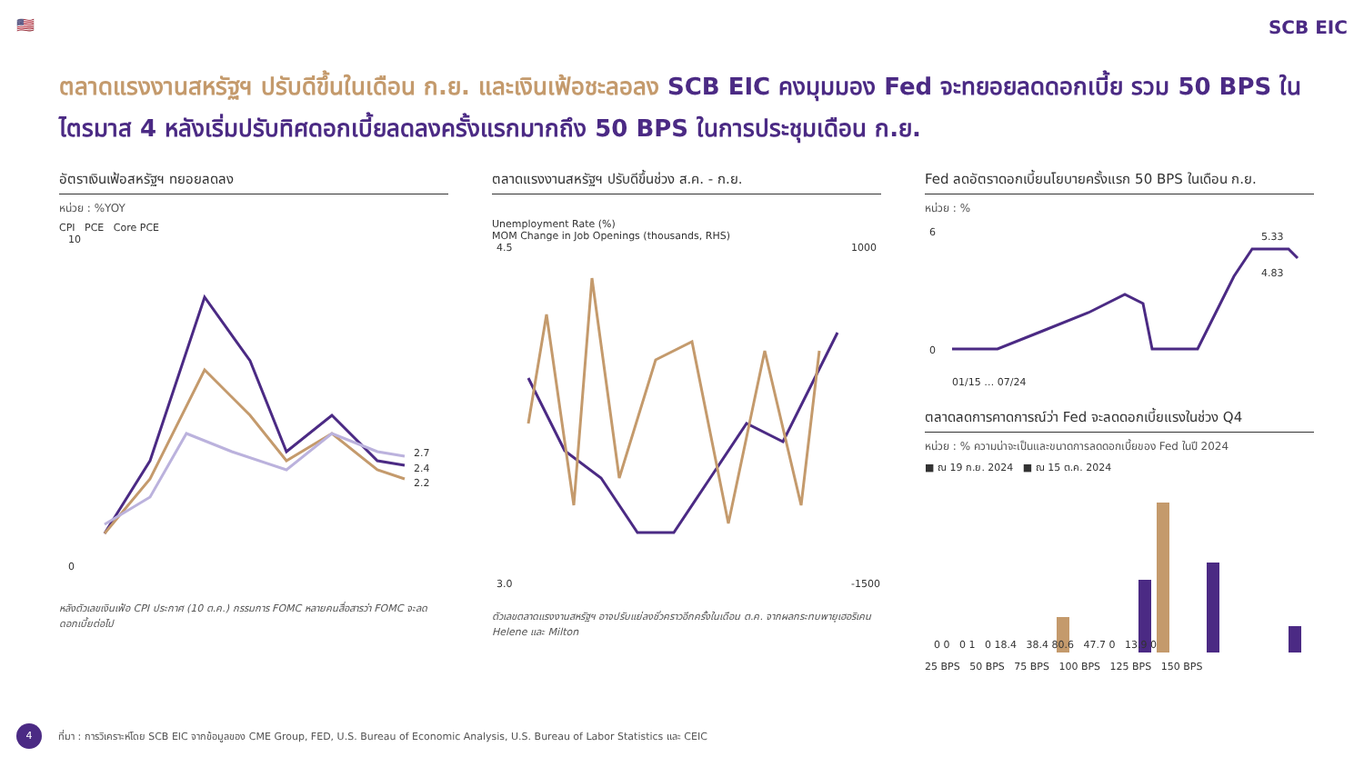🇺🇸
SCB EIC
ตลาดแรงงานสหรัฐฯ ปรับดีขึ้นในเดือน ก.ย. และเงินเฟ้อชะลอลง SCB EIC คงมุมมอง Fed จะทยอยลดดอกเบี้ย รวม 50 BPS ในไตรมาส 4 หลังเริ่มปรับทิศดอกเบี้ยลดลงครั้งแรกมากถึง 50 BPS ในการประชุมเดือน ก.ย.
อัตราเงินเฟ้อสหรัฐฯ ทยอยลดลง
หน่วย : %YOY
CPI PCE Core PCE
2.7
2.4
2.2
10
0
หลังตัวเลขเงินเฟ้อ CPI ประกาศ (10 ต.ค.) กรรมการ FOMC หลายคนสื่อสารว่า FOMC จะลดดอกเบี้ยต่อไป
ตลาดแรงงานสหรัฐฯ ปรับดีขึ้นช่วง ส.ค. - ก.ย.
Unemployment Rate (%)
MOM Change in Job Openings (thousands, RHS)
4.5
3.0
1000
-1500
ตัวเลขตลาดแรงงานสหรัฐฯ อาจปรับแย่ลงชั่วคราวอีกครั้งในเดือน ต.ค. จากผลกระทบพายุเฮอริเคน Helene และ Milton
Fed ลดอัตราดอกเบี้ยนโยบายครั้งแรก 50 BPS ในเดือน ก.ย.
หน่วย : %
5.33
4.83
6
0
01/15 … 07/24
ตลาดลดการคาดการณ์ว่า Fed จะลดดอกเบี้ยแรงในช่วง Q4
หน่วย : % ความน่าจะเป็นและขนาดการลดดอกเบี้ยของ Fed ในปี 2024
■ ณ 19 ก.ย. 2024 ■ ณ 15 ต.ค. 2024
0 0 0 1 0 18.4 38.4 80.6 47.7 0 13.9 0
25 BPS 50 BPS 75 BPS 100 BPS 125 BPS 150 BPS
4
ที่มา : การวิเคราะห์โดย SCB EIC จากข้อมูลของ CME Group, FED, U.S. Bureau of Economic Analysis, U.S. Bureau of Labor Statistics และ CEIC